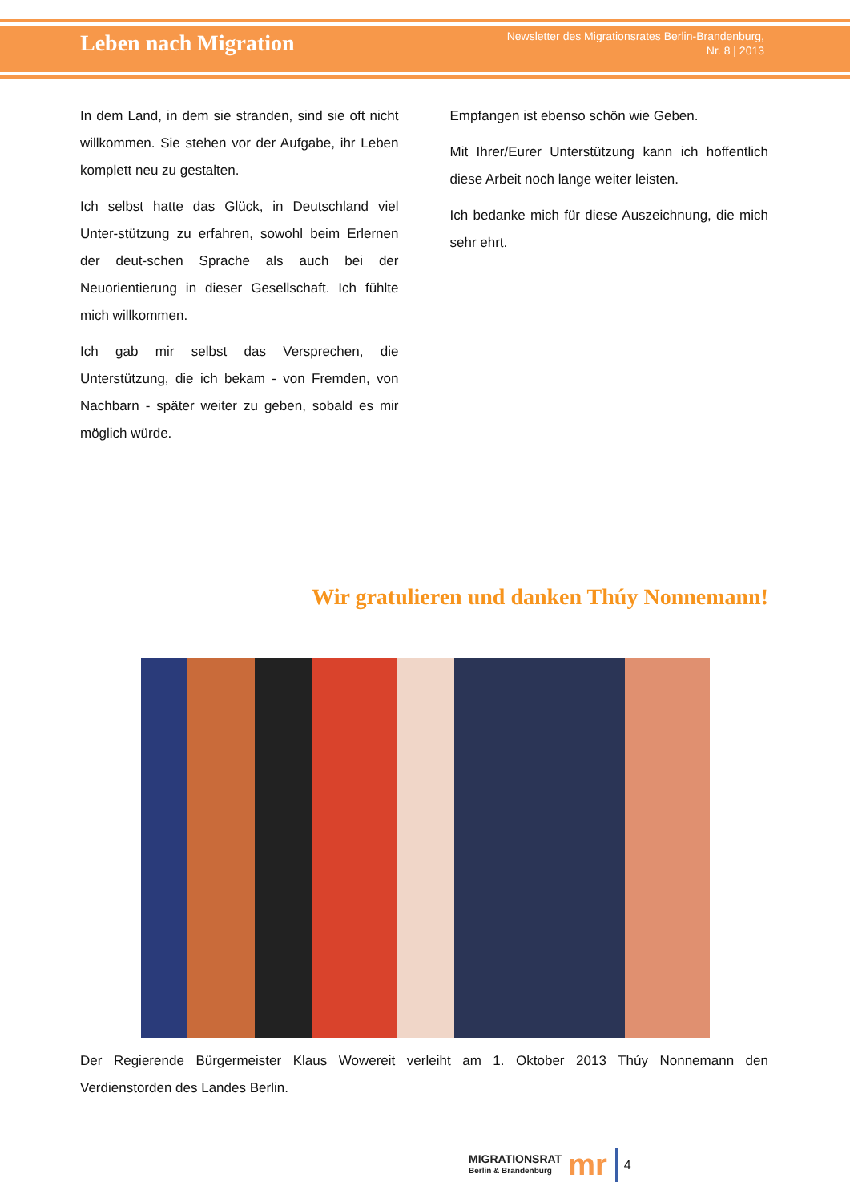Leben nach Migration
Newsletter des Migrationsrates Berlin-Brandenburg,
Nr. 8 | 2013
In dem Land, in dem sie stranden, sind sie oft nicht willkommen. Sie stehen vor der Aufgabe, ihr Leben komplett neu zu gestalten.
Ich selbst hatte das Glück, in Deutschland viel Unter-stützung zu erfahren, sowohl beim Erlernen der deut-schen Sprache als auch bei der Neuorientierung in dieser Gesellschaft. Ich fühlte mich willkommen.
Ich gab mir selbst das Versprechen, die Unterstützung, die ich bekam - von Fremden, von Nachbarn - später weiter zu geben, sobald es mir möglich würde.
Empfangen ist ebenso schön wie Geben.
Mit Ihrer/Eurer Unterstützung kann ich hoffentlich diese Arbeit noch lange weiter leisten.
Ich bedanke mich für diese Auszeichnung, die mich sehr ehrt.
Wir gratulieren und danken Thúy Nonnemann!
Der Regierende Bürgermeister Klaus Wowereit verleiht am 1. Oktober 2013 Thúy Nonnemann den Verdienstorden des Landes Berlin.
MIGRATIONSRAT
Berlin & Brandenburg
mr
4